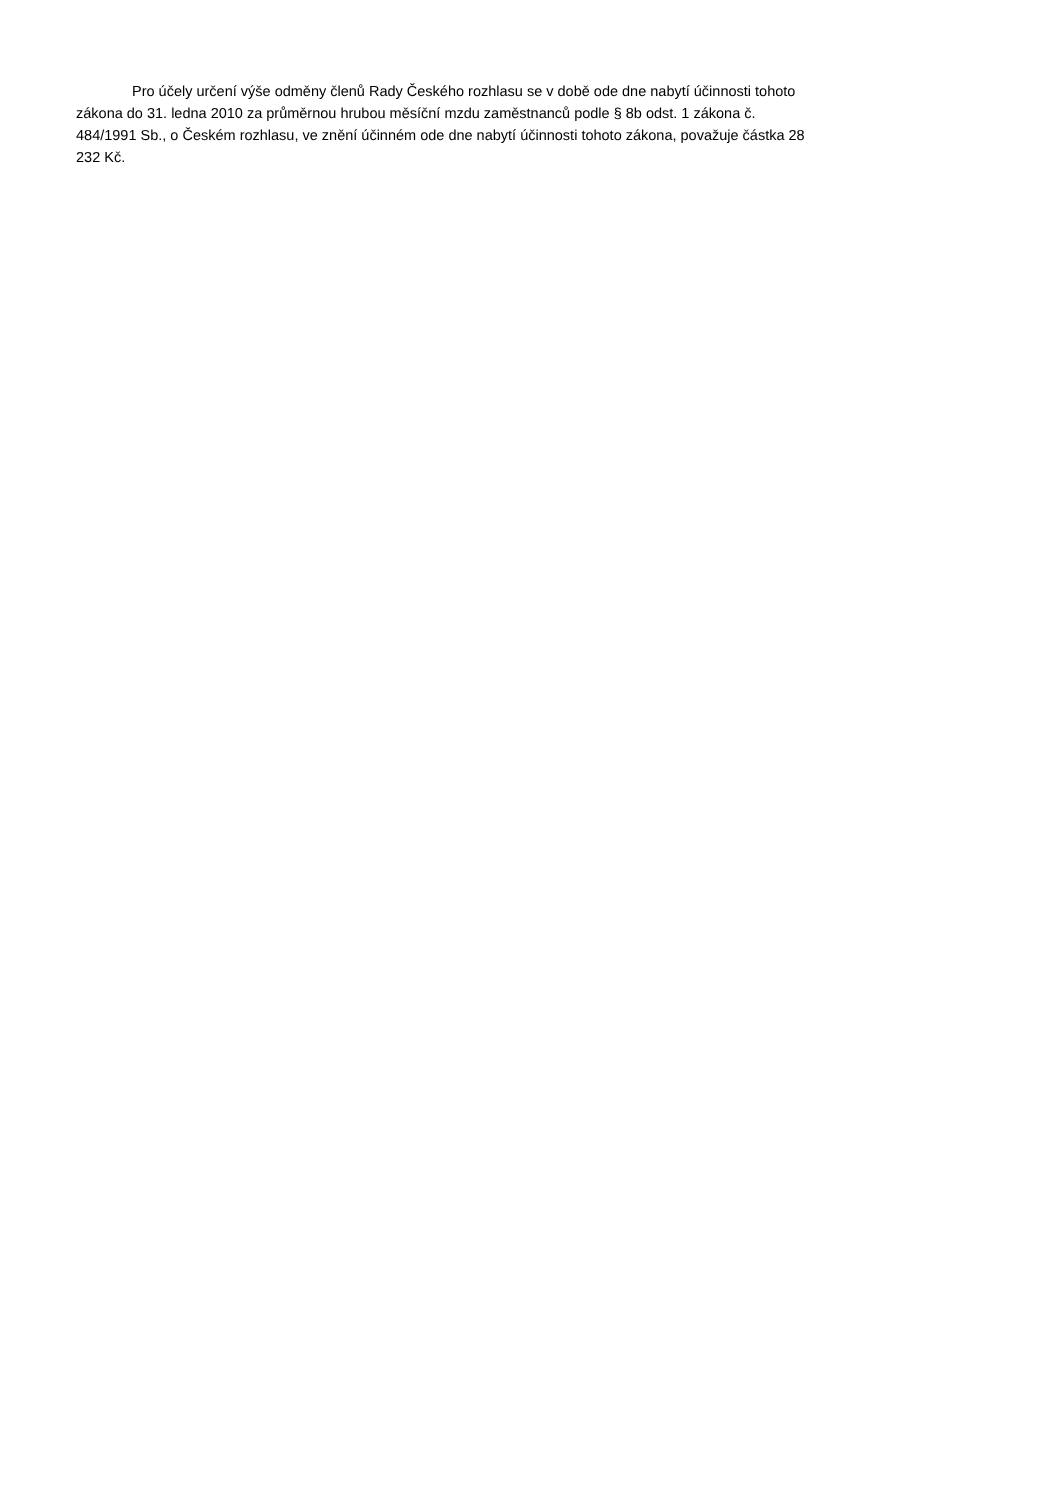Pro účely určení výše odměny členů Rady Českého rozhlasu se v době ode dne nabytí účinnosti tohoto
zákona do 31. ledna 2010 za průměrnou hrubou měsíční mzdu zaměstnanců podle § 8b odst. 1 zákona č.
484/1991 Sb., o Českém rozhlasu, ve znění účinném ode dne nabytí účinnosti tohoto zákona, považuje částka 28
232 Kč.